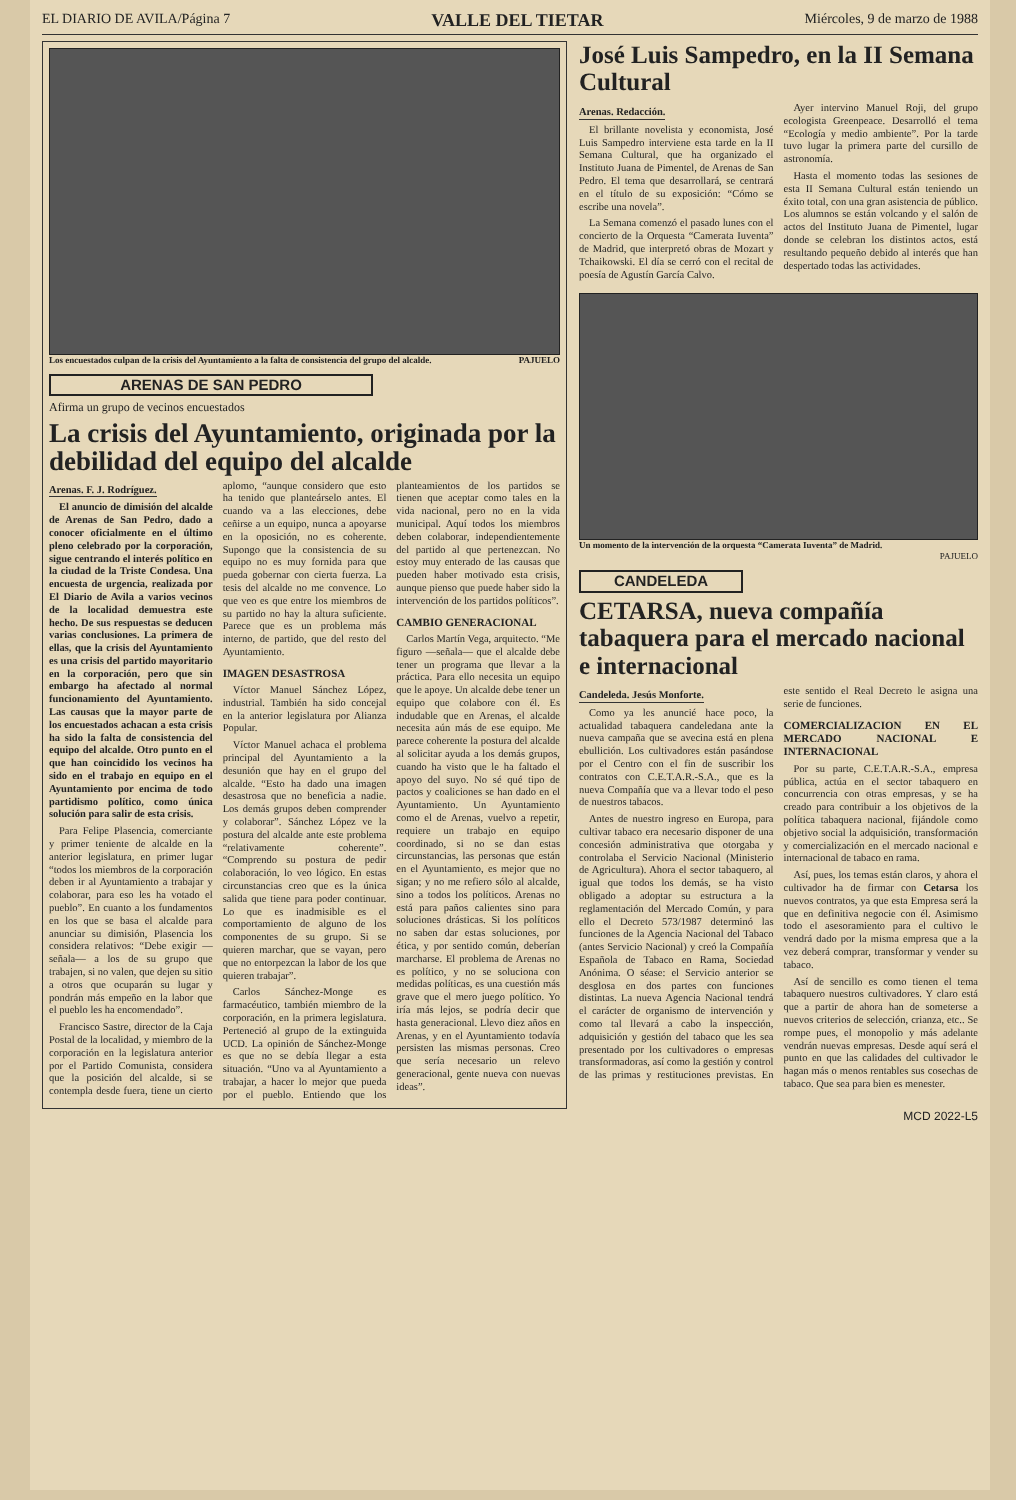EL DIARIO DE AVILA/Página 7 VALLE DEL TIETAR Miércoles, 9 de marzo de 1988
Los encuestados culpan de la crisis del Ayuntamiento a la falta de consistencia del grupo del alcalde. PAJUELO
ARENAS DE SAN PEDRO
Afirma un grupo de vecinos encuestados
La crisis del Ayuntamiento, originada por la debilidad del equipo del alcalde
Arenas. F. J. Rodríguez.
El anuncio de dimisión del alcalde de Arenas de San Pedro, dado a conocer oficialmente en el último pleno celebrado por la corporación, sigue centrando el interés político en la ciudad de la Triste Condesa. Una encuesta de urgencia, realizada por El Diario de Avila a varios vecinos de la localidad demuestra este hecho. De sus respuestas se deducen varias conclusiones. La primera de ellas, que la crisis del Ayuntamiento es una crisis del partido mayoritario en la corporación, pero que sin embargo ha afectado al normal funcionamiento del Ayuntamiento. Las causas que la mayor parte de los encuestados achacan a esta crisis ha sido la falta de consistencia del equipo del alcalde. Otro punto en el que han coincidido los vecinos ha sido en el trabajo en equipo en el Ayuntamiento por encima de todo partidismo político, como única solución para salir de esta crisis.
Para Felipe Plasencia, comerciante y primer teniente de alcalde en la anterior legislatura, en primer lugar “todos los miembros de la corporación deben ir al Ayuntamiento a trabajar y colaborar, para eso les ha votado el pueblo”. En cuanto a los fundamentos en los que se basa el alcalde para anunciar su dimisión, Plasencia los considera relativos: “Debe exigir —señala— a los de su grupo que trabajen, si no valen, que dejen su sitio a otros que ocuparán su lugar y pondrán más empeño en la labor que el pueblo les ha encomendado”.
Francisco Sastre, director de la Caja Postal de la localidad, y miembro de la corporación en la legislatura anterior por el Partido Comunista, considera que la posición del alcalde, si se contempla desde fuera, tiene un cierto aplomo, “aunque considero que esto ha tenido que planteárselo antes. El cuando va a las elecciones, debe ceñirse a un equipo, nunca a apoyarse en la oposición, no es coherente. Supongo que la consistencia de su equipo no es muy fornida para que pueda gobernar con cierta fuerza. La tesis del alcalde no me convence. Lo que veo es que entre los miembros de su partido no hay la altura suficiente. Parece que es un problema más interno, de partido, que del resto del Ayuntamiento.
IMAGEN DESASTROSA
Víctor Manuel Sánchez López, industrial. También ha sido concejal en la anterior legislatura por Alianza Popular.
Víctor Manuel achaca el problema principal del Ayuntamiento a la desunión que hay en el grupo del alcalde. “Esto ha dado una imagen desastrosa que no beneficia a nadie. Los demás grupos deben comprender y colaborar”. Sánchez López ve la postura del alcalde ante este problema “relativamente coherente”. “Comprendo su postura de pedir colaboración, lo veo lógico. En estas circunstancias creo que es la única salida que tiene para poder continuar. Lo que es inadmisible es el comportamiento de alguno de los componentes de su grupo. Si se quieren marchar, que se vayan, pero que no entorpezcan la labor de los que quieren trabajar”.
Carlos Sánchez-Monge es farmacéutico, también miembro de la corporación, en la primera legislatura. Perteneció al grupo de la extinguida UCD. La opinión de Sánchez-Monge es que no se debía llegar a esta situación. “Uno va al Ayuntamiento a trabajar, a hacer lo mejor que pueda por el pueblo. Entiendo que los planteamientos de los partidos se tienen que aceptar como tales en la vida nacional, pero no en la vida municipal. Aquí todos los miembros deben colaborar, independientemente del partido al que pertenezcan. No estoy muy enterado de las causas que pueden haber motivado esta crisis, aunque pienso que puede haber sido la intervención de los partidos políticos”.
CAMBIO GENERACIONAL
Carlos Martín Vega, arquitecto. “Me figuro —señala— que el alcalde debe tener un programa que llevar a la práctica. Para ello necesita un equipo que le apoye. Un alcalde debe tener un equipo que colabore con él. Es indudable que en Arenas, el alcalde necesita aún más de ese equipo. Me parece coherente la postura del alcalde al solicitar ayuda a los demás grupos, cuando ha visto que le ha faltado el apoyo del suyo. No sé qué tipo de pactos y coaliciones se han dado en el Ayuntamiento. Un Ayuntamiento como el de Arenas, vuelvo a repetir, requiere un trabajo en equipo coordinado, si no se dan estas circunstancias, las personas que están en el Ayuntamiento, es mejor que no sigan; y no me refiero sólo al alcalde, sino a todos los políticos. Arenas no está para paños calientes sino para soluciones drásticas. Si los políticos no saben dar estas soluciones, por ética, y por sentido común, deberían marcharse. El problema de Arenas no es político, y no se soluciona con medidas políticas, es una cuestión más grave que el mero juego político. Yo iría más lejos, se podría decir que hasta generacional. Llevo diez años en Arenas, y en el Ayuntamiento todavía persisten las mismas personas. Creo que sería necesario un relevo generacional, gente nueva con nuevas ideas”.
José Luis Sampedro, en la II Semana Cultural
Arenas. Redacción.
El brillante novelista y economista, José Luis Sampedro interviene esta tarde en la II Semana Cultural, que ha organizado el Instituto Juana de Pimentel, de Arenas de San Pedro. El tema que desarrollará, se centrará en el título de su exposición: “Cómo se escribe una novela”.
La Semana comenzó el pasado lunes con el concierto de la Orquesta “Camerata Iuventa” de Madrid, que interpretó obras de Mozart y Tchaikowski. El día se cerró con el recital de poesía de Agustín García Calvo.
Ayer intervino Manuel Roji, del grupo ecologista Greenpeace. Desarrolló el tema “Ecología y medio ambiente”. Por la tarde tuvo lugar la primera parte del cursillo de astronomía.
Hasta el momento todas las sesiones de esta II Semana Cultural están teniendo un éxito total, con una gran asistencia de público. Los alumnos se están volcando y el salón de actos del Instituto Juana de Pimentel, lugar donde se celebran los distintos actos, está resultando pequeño debido al interés que han despertado todas las actividades.
Un momento de la intervención de la orquesta “Camerata Iuventa” de Madrid.
PAJUELO
CANDELEDA
CETARSA, nueva compañía tabaquera para el mercado nacional e internacional
Candeleda. Jesús Monforte.
Como ya les anuncié hace poco, la actualidad tabaquera candeledana ante la nueva campaña que se avecina está en plena ebullición. Los cultivadores están pasándose por el Centro con el fin de suscribir los contratos con C.E.T.A.R.-S.A., que es la nueva Compañía que va a llevar todo el peso de nuestros tabacos.
Antes de nuestro ingreso en Europa, para cultivar tabaco era necesario disponer de una concesión administrativa que otorgaba y controlaba el Servicio Nacional (Ministerio de Agricultura). Ahora el sector tabaquero, al igual que todos los demás, se ha visto obligado a adoptar su estructura a la reglamentación del Mercado Común, y para ello el Decreto 573/1987 determinó las funciones de la Agencia Nacional del Tabaco (antes Servicio Nacional) y creó la Compañía Española de Tabaco en Rama, Sociedad Anónima. O séase: el Servicio anterior se desglosa en dos partes con funciones distintas. La nueva Agencia Nacional tendrá el carácter de organismo de intervención y como tal llevará a cabo la inspección, adquisición y gestión del tabaco que les sea presentado por los cultivadores o empresas transformadoras, así como la gestión y control de las primas y restituciones previstas. En este sentido el Real Decreto le asigna una serie de funciones.
COMERCIALIZACION EN EL MERCADO NACIONAL E INTERNACIONAL
Por su parte, C.E.T.A.R.-S.A., empresa pública, actúa en el sector tabaquero en concurrencia con otras empresas, y se ha creado para contribuir a los objetivos de la política tabaquera nacional, fijándole como objetivo social la adquisición, transformación y comercialización en el mercado nacional e internacional de tabaco en rama.
Así, pues, los temas están claros, y ahora el cultivador ha de firmar con Cetarsa los nuevos contratos, ya que esta Empresa será la que en definitiva negocie con él. Asimismo todo el asesoramiento para el cultivo le vendrá dado por la misma empresa que a la vez deberá comprar, transformar y vender su tabaco.
Así de sencillo es como tienen el tema tabaquero nuestros cultivadores. Y claro está que a partir de ahora han de someterse a nuevos criterios de selección, crianza, etc.. Se rompe pues, el monopolio y más adelante vendrán nuevas empresas. Desde aquí será el punto en que las calidades del cultivador le hagan más o menos rentables sus cosechas de tabaco. Que sea para bien es menester.
MCD 2022-L5